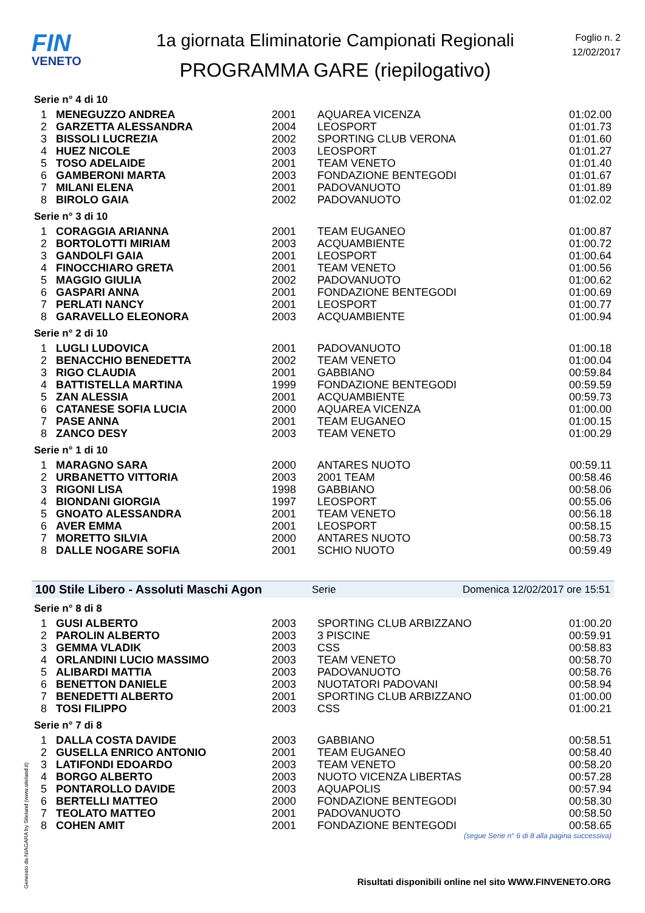FIN
VENETO
1a giornata Eliminatorie Campionati Regionali
PROGRAMMA GARE (riepilogativo)
Foglio n. 2
12/02/2017
Serie n° 4 di 10
| 1 | MENEGUZZO ANDREA | 2001 | AQUAREA VICENZA | 01:02.00 |
| 2 | GARZETTA ALESSANDRA | 2004 | LEOSPORT | 01:01.73 |
| 3 | BISSOLI LUCREZIA | 2002 | SPORTING CLUB VERONA | 01:01.60 |
| 4 | HUEZ NICOLE | 2003 | LEOSPORT | 01:01.27 |
| 5 | TOSO ADELAIDE | 2001 | TEAM VENETO | 01:01.40 |
| 6 | GAMBERONI MARTA | 2003 | FONDAZIONE BENTEGODI | 01:01.67 |
| 7 | MILANI ELENA | 2001 | PADOVANUOTO | 01:01.89 |
| 8 | BIROLO GAIA | 2002 | PADOVANUOTO | 01:02.02 |
Serie n° 3 di 10
| 1 | CORAGGIA ARIANNA | 2001 | TEAM EUGANEO | 01:00.87 |
| 2 | BORTOLOTTI MIRIAM | 2003 | ACQUAMBIENTE | 01:00.72 |
| 3 | GANDOLFI GAIA | 2001 | LEOSPORT | 01:00.64 |
| 4 | FINOCCHIARO GRETA | 2001 | TEAM VENETO | 01:00.56 |
| 5 | MAGGIO GIULIA | 2002 | PADOVANUOTO | 01:00.62 |
| 6 | GASPARI ANNA | 2001 | FONDAZIONE BENTEGODI | 01:00.69 |
| 7 | PERLATI NANCY | 2001 | LEOSPORT | 01:00.77 |
| 8 | GARAVELLO ELEONORA | 2003 | ACQUAMBIENTE | 01:00.94 |
Serie n° 2 di 10
| 1 | LUGLI LUDOVICA | 2001 | PADOVANUOTO | 01:00.18 |
| 2 | BENACCHIO BENEDETTA | 2002 | TEAM VENETO | 01:00.04 |
| 3 | RIGO CLAUDIA | 2001 | GABBIANO | 00:59.84 |
| 4 | BATTISTELLA MARTINA | 1999 | FONDAZIONE BENTEGODI | 00:59.59 |
| 5 | ZAN ALESSIA | 2001 | ACQUAMBIENTE | 00:59.73 |
| 6 | CATANESE SOFIA LUCIA | 2000 | AQUAREA VICENZA | 01:00.00 |
| 7 | PASE ANNA | 2001 | TEAM EUGANEO | 01:00.15 |
| 8 | ZANCO DESY | 2003 | TEAM VENETO | 01:00.29 |
Serie n° 1 di 10
| 1 | MARAGNO SARA | 2000 | ANTARES NUOTO | 00:59.11 |
| 2 | URBANETTO VITTORIA | 2003 | 2001 TEAM | 00:58.46 |
| 3 | RIGONI LISA | 1998 | GABBIANO | 00:58.06 |
| 4 | BIONDANI GIORGIA | 1997 | LEOSPORT | 00:55.06 |
| 5 | GNOATO ALESSANDRA | 2001 | TEAM VENETO | 00:56.18 |
| 6 | AVER EMMA | 2001 | LEOSPORT | 00:58.15 |
| 7 | MORETTO SILVIA | 2000 | ANTARES NUOTO | 00:58.73 |
| 8 | DALLE NOGARE SOFIA | 2001 | SCHIO NUOTO | 00:59.49 |
100 Stile Libero - Assoluti Maschi Agon Serie Domenica 12/02/2017 ore 15:51
Serie n° 8 di 8
| 1 | GUSI ALBERTO | 2003 | SPORTING CLUB ARBIZZANO | 01:00.20 |
| 2 | PAROLIN ALBERTO | 2003 | 3 PISCINE | 00:59.91 |
| 3 | GEMMA VLADIK | 2003 | CSS | 00:58.83 |
| 4 | ORLANDINI LUCIO MASSIMO | 2003 | TEAM VENETO | 00:58.70 |
| 5 | ALIBARDI MATTIA | 2003 | PADOVANUOTO | 00:58.76 |
| 6 | BENETTON DANIELE | 2003 | NUOTATORI PADOVANI | 00:58.94 |
| 7 | BENEDETTI ALBERTO | 2001 | SPORTING CLUB ARBIZZANO | 01:00.00 |
| 8 | TOSI FILIPPO | 2003 | CSS | 01:00.21 |
Serie n° 7 di 8
| 1 | DALLA COSTA DAVIDE | 2003 | GABBIANO | 00:58.51 |
| 2 | GUSELLA ENRICO ANTONIO | 2001 | TEAM EUGANEO | 00:58.40 |
| 3 | LATIFONDI EDOARDO | 2003 | TEAM VENETO | 00:58.20 |
| 4 | BORGO ALBERTO | 2003 | NUOTO VICENZA LIBERTAS | 00:57.28 |
| 5 | PONTAROLLO DAVIDE | 2003 | AQUAPOLIS | 00:57.94 |
| 6 | BERTELLI MATTEO | 2000 | FONDAZIONE BENTEGODI | 00:58.30 |
| 7 | TEOLATO MATTEO | 2001 | PADOVANUOTO | 00:58.50 |
| 8 | COHEN AMIT | 2001 | FONDAZIONE BENTEGODI | 00:58.65 |
(segue Serie n° 6 di 8 alla pagina successiva)
Risultati disponibili online nel sito WWW.FINVENETO.ORG
Generato da NIAGARA by Siteland (www.siteland.it)